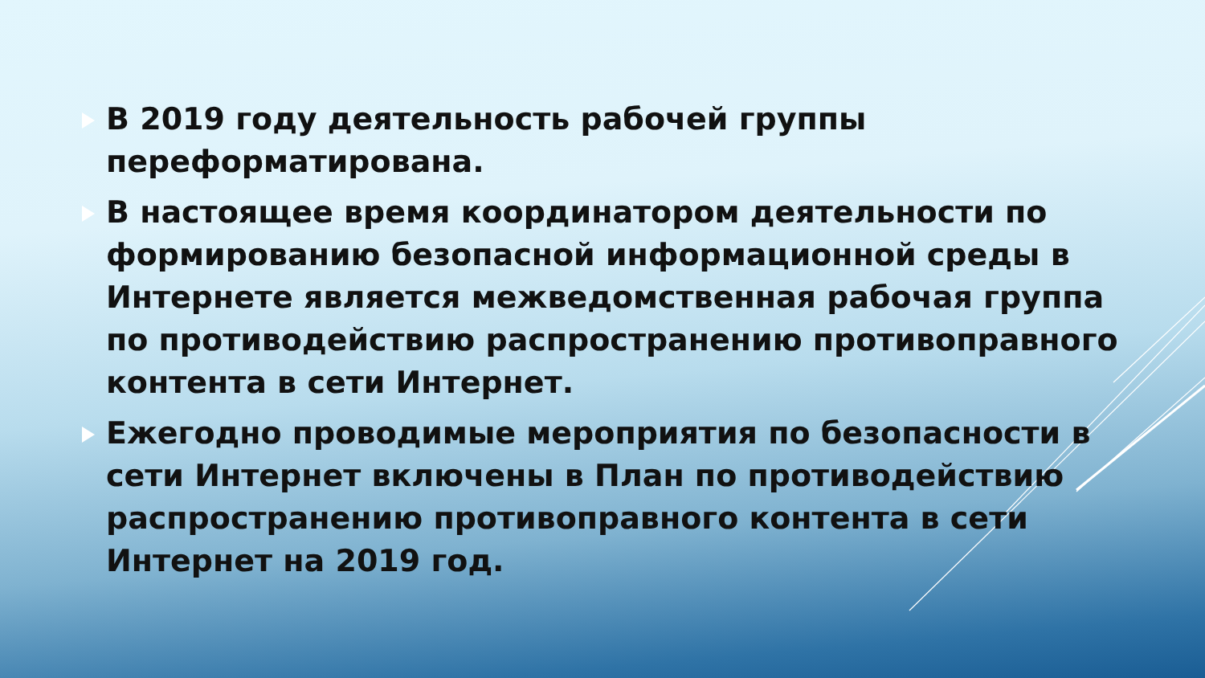В 2019 году деятельность рабочей группы переформатирована.
В настоящее время координатором деятельности по формированию безопасной информационной среды в Интернете является межведомственная рабочая группа по противодействию распространению противоправного контента в сети Интернет.
Ежегодно проводимые мероприятия по безопасности в сети Интернет включены в План по противодействию распространению противоправного контента в сети Интернет на 2019 год.